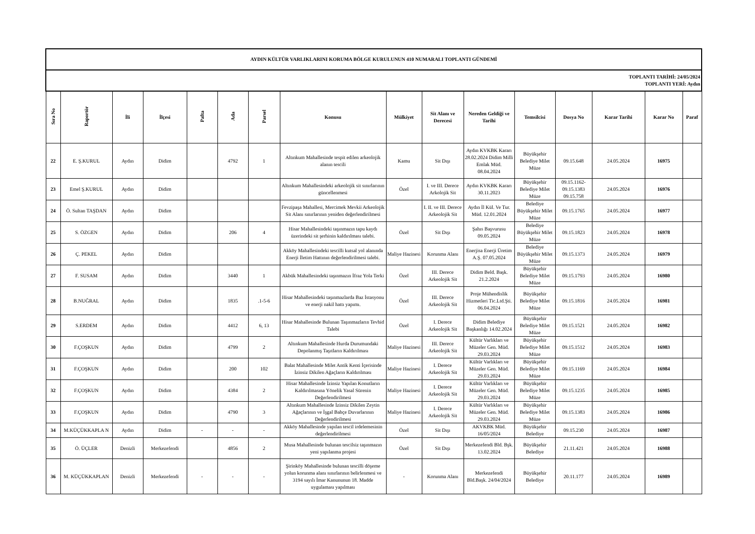| AYDIN KÜLTÜR VARLIKLARINI KORUMA BÖLGE KURULUNUN 410 NUMARALI TOPLANTI GÜNDEMİ | | | | | | | | | | | | | | | |
| TOPLANTI TARİHİ: 24/05/2024 TOPLANTI YERİ: Aydın | | | | | | | | | | | | | | | |
| Sıra No | Raportör | İli | İlçesi | Pafta | Ada | Parsel | Konusu | Mülkiyet | Sit Alanı ve Derecesi | Nereden Geldiği ve Tarihi | Temsilcisi | Dosya No | Karar Tarihi | Karar No | Paraf |
| 22 | E. Ş.KURUL | Aydın | Didim | | 4792 | 1 | Altınkum Mahallesinde tespit edilen arkeolojik alanın tescili | Kamu | Sit Dışı | Aydın KVKBK Kararı 28.02.2024 Didim Milli Emlak Müd. 08.04.2024 | Büyükşehir Belediye Milet Müze | 09.15.648 | 24.05.2024 | 16975 | |
| 23 | Emel Ş.KURUL | Aydın | Didim | | | | Altınkum Mahallesindeki arkeolojik sit sınırlarının güncellenmesi | Özel | I. ve III. Derece Arkolojik Sit | Aydın KVKBK Kararı 30.11.2023 | Büyükşehir Belediye Milet Müze | 09.15.1162-09.15.1383 09.15.758 | 24.05.2024 | 16976 | |
| 24 | Ö. Sultan TAŞDAN | Aydın | Didim | | | | Fevzipaşa Mahallesi, Mercimek Mevkii Arkeolojik Sit Alanı sınırlarının yeniden değerlendirilmesi | | I. II. ve III. Derece Arkeolojik Sit | Aydın İl Kül. Ve Tur. Müd. 12.01.2024 | Belediye Büyükşehir Milet Müze | 09.15.1765 | 24.05.2024 | 16977 | |
| 25 | S. ÖZGEN | Aydın | Didim | | 206 | 4 | Hisar Mahallesindeki taşınmazın tapu kaydı üzerindeki sit şerhinin kaldırılması talebi. | Özel | Sit Dışı | Şahıs Başvurusu 09.05.2024 | Belediye Büyükşehir Milet Müze | 09.15.1823 | 24.05.2024 | 16978 | |
| 26 | Ç. PEKEL | Aydın | Didim | | | | Akköy Mahallesindeki tescilli kutsal yol alanında Enerji İletim Hattının değerlendirilmesi talebi. | Maliye Hazinesi | Korunma Alanı | Enerjisa Enerji Üretim A.Ş. 07.05.2024 | Belediye Büyükşehir Milet Müze | 09.15.1373 | 24.05.2024 | 16979 | |
| 27 | F. SUSAM | Aydın | Didim | | 3440 | 1 | Akbük Mahallesindeki taşınmazın İfraz Yola Terki | Özel | III. Derece Arkeolojik Sit | Didim Beld. Başk. 21.2.2024 | Büyükşehir Belediye Milet Müze | 09.15.1793 | 24.05.2024 | 16980 | |
| 28 | B.NUĞRAL | Aydın | Didim | | 1835 | .1-5-6 | Hisar Mahallesindeki taşınmazlarda Baz İstasyonu ve enerji nakil hattı yapımı. | Özel | III. Derece Arkeolojik Sit | Proje Mühendislik Hizmetleri Tic.Ltd.Şti. 06.04.2024 | Büyükşehir Belediye Milet Müze | 09.15.1816 | 24.05.2024 | 16981 | |
| 29 | S.ERDEM | Aydın | Didim | | 4412 | 6, 13 | Hisar Mahallesinde Bulunan Taşınmazların Tevhid Talebi | Özel | I. Derece Arkeolojik Sit | Didim Belediye Başkanlığı 14.02.2024 | Büyükşehir Belediye Milet Müze | 09.15.1521 | 24.05.2024 | 16982 | |
| 30 | F.ÇOŞKUN | Aydın | Didim | | 4799 | 2 | Altınkum Mahallesinde Hurda Durumundaki Depolanmış Taşıtların Kaldırılması | Maliye Hazinesi | III. Derece Arkeolojik Sit | Kültür Varlıkları ve Müzeler Gen. Müd. 29.03.2024 | Büyükşehir Belediye Milet Müze | 09.15.1512 | 24.05.2024 | 16983 | |
| 31 | F.ÇOŞKUN | Aydın | Didim | | 200 | 102 | Balat Mahallesinde Milet Antik Kenti İçerisinde İzinsiz Dikilen Ağaçların Kaldırılması | Maliye Hazinesi | I. Derece Arkeolojik Sit | Kültür Varlıkları ve Müzeler Gen. Müd. 29.03.2024 | Büyükşehir Belediye Milet Müze | 09.15.1169 | 24.05.2024 | 16984 | |
| 32 | F.ÇOŞKUN | Aydın | Didim | | 4384 | 2 | Hisar Mahallesinde İzinsiz Yapılan Konutların Kaldırılmasına Yönelik Yasal Sürenin Değerlendirilmesi | Maliye Hazinesi | I. Derece Arkeolojik Sit | Kültür Varlıkları ve Müzeler Gen. Müd. 29.03.2024 | Büyükşehir Belediye Milet Müze | 09.15.1235 | 24.05.2024 | 16985 | |
| 33 | F.ÇOŞKUN | Aydın | Didim | | 4790 | 3 | Altınkum Mahallesinde İzinsiz Dikilen Zeytin Ağaçlarının ve İşgal Bahçe Duvarlarının Değerlendirilmesi | Maliye Hazinesi | I. Derece Arkeolojik Sit | Kültür Varlıkları ve Müzeler Gen. Müd. 29.03.2024 | Büyükşehir Belediye Milet Müze | 09.15.1383 | 24.05.2024 | 16986 | |
| 34 | M.KÜÇÜKKAPLA N | Aydın | Didim | - | - | - | Akköy Mahallesinde yapılan tescil irdelemesinin değerlendirilmesi | Özel | Sit Dışı | AKVKBK Müd. 16/05/2024 | Büyükşehir Belediye | 09.15.230 | 24.05.2024 | 16987 | |
| 35 | Ö. ÜÇLER | Denizli | Merkezefendi | | 4856 | 2 | Musa Mahallesinde bulunan tescilsiz taşınmazın yeni yapılanma projesi | Özel | Sit Dışı | Merkezefendi Bld. Bşk. 13.02.2024 | Büyükşehir Belediye | 21.11.421 | 24.05.2024 | 16988 | |
| 36 | M. KÜÇÜKKAPLAN | Denizli | Merkezefendi | - | - | - | Şirinköy Mahallesinde bulunan tescilli döşeme yolun korunma alanı sınırlarının belirlenmesi ve 3194 sayılı İmar Kanununun 18. Madde uygulaması yapılması | - | Korunma Alanı | Merkezefendi Bld.Başk. 24/04/2024 | Büyükşehir Belediye | 20.11.177 | 24.05.2024 | 16989 | |